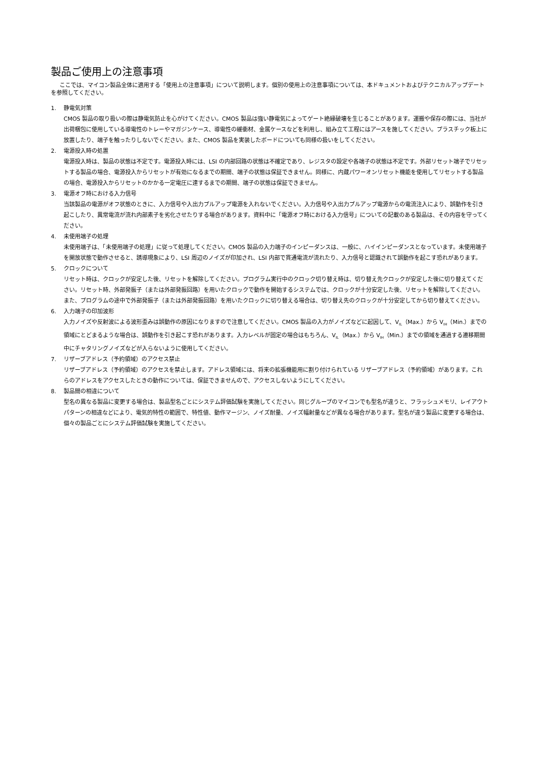製品ご使用上の注意事項
ここでは、マイコン製品全体に適用する「使用上の注意事項」について説明します。個別の使用上の注意事項については、本ドキュメントおよびテクニカルアップデートを参照してください。
1. 静電気対策
CMOS 製品の取り扱いの際は静電気防止を心がけてください。CMOS 製品は強い静電気によってゲート絶縁破壊を生じることがあります。運搬や保存の際には、当社が出荷梱包に使用している導電性のトレーやマガジンケース、導電性の緩衝材、金属ケースなどを利用し、組み立て工程にはアースを施してください。プラスチック板上に放置したり、端子を触ったりしないでください。また、CMOS 製品を実装したボードについても同様の扱いをしてください。
2. 電源投入時の処置
電源投入時は、製品の状態は不定です。電源投入時には、LSI の内部回路の状態は不確定であり、レジスタの設定や各端子の状態は不定です。外部リセット端子でリセットする製品の場合、電源投入からリセットが有効になるまでの期間、端子の状態は保証できません。同様に、内蔵パワーオンリセット機能を使用してリセットする製品の場合、電源投入からリセットのかかる一定電圧に達するまでの期間、端子の状態は保証できません。
3. 電源オフ時における入力信号
当該製品の電源がオフ状態のときに、入力信号や入出力プルアップ電源を入れないでください。入力信号や入出力プルアップ電源からの電流注入により、誤動作を引き起こしたり、異常電流が流れ内部素子を劣化させたりする場合があります。資料中に「電源オフ時における入力信号」についての記載のある製品は、その内容を守ってください。
4. 未使用端子の処理
未使用端子は、「未使用端子の処理」に従って処理してください。CMOS 製品の入力端子のインピーダンスは、一般に、ハイインピーダンスとなっています。未使用端子を開放状態で動作させると、誘導現象により、LSI 周辺のノイズが印加され、LSI 内部で貫通電流が流れたり、入力信号と認識されて誤動作を起こす恐れがあります。
5. クロックについて
リセット時は、クロックが安定した後、リセットを解除してください。プログラム実行中のクロック切り替え時は、切り替え先クロックが安定した後に切り替えてください。リセット時、外部発振子（または外部発振回路）を用いたクロックで動作を開始するシステムでは、クロックが十分安定した後、リセットを解除してください。また、プログラムの途中で外部発振子（または外部発振回路）を用いたクロックに切り替える場合は、切り替え先のクロックが十分安定してから切り替えてください。
6. 入力端子の印加波形
入力ノイズや反射波による波形歪みは誤動作の原因になりますので注意してください。CMOS 製品の入力がノイズなどに起因して、V<sub>IL</sub>（Max.）から V<sub>IH</sub>（Min.）までの領域にとどまるような場合は、誤動作を引き起こす恐れがあります。入力レベルが固定の場合はもちろん、V<sub>IL</sub>（Max.）から V<sub>IH</sub>（Min.）までの領域を通過する遷移期間中にチャタリングノイズなどが入らないように使用してください。
7. リザーブアドレス（予約領域）のアクセス禁止
リザーブアドレス（予約領域）のアクセスを禁止します。アドレス領域には、将来の拡張機能用に割り付けられている リザーブアドレス（予約領域）があります。これらのアドレスをアクセスしたときの動作については、保証できませんので、アクセスしないようにしてください。
8. 製品間の相違について
型名の異なる製品に変更する場合は、製品型名ごとにシステム評価試験を実施してください。同じグループのマイコンでも型名が違うと、フラッシュメモリ、レイアウトパターンの相違などにより、電気的特性の範囲で、特性値、動作マージン、ノイズ耐量、ノイズ幅射量などが異なる場合があります。型名が違う製品に変更する場合は、個々の製品ごとにシステム評価試験を実施してください。